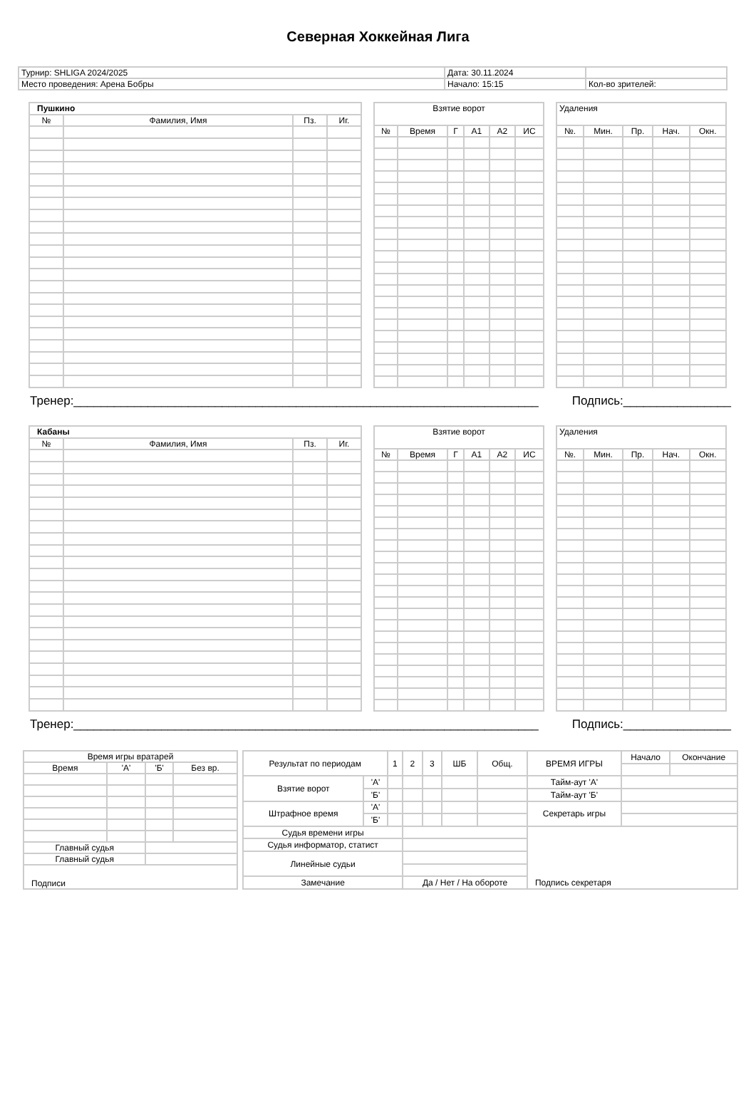Северная Хоккейная Лига
| Турнир: SHLIGA 2024/2025 | Дата: 30.11.2024 | |
| Место проведения: Арена Бобры | Начало: 15:15 | Кол-во зрителей: |
| Пушкино | | | |
| --- | --- | --- | --- |
| № | Фамилия, Имя | Пз. | Иг. |
| Взятие ворот | | | | | |
| --- | --- | --- | --- | --- | --- |
| № | Время | Г | А1 | А2 | ИС |
| Удаления | | | | |
| --- | --- | --- | --- | --- |
| №. | Мин. | Пр. | Нач. | Окн. |
Тренер:_____________________________________________________________________ Подпись:________________
| Кабаны | | | |
| --- | --- | --- | --- |
| № | Фамилия, Имя | Пз. | Иг. |
| Взятие ворот | | | | | |
| --- | --- | --- | --- | --- | --- |
| № | Время | Г | А1 | А2 | ИС |
| Удаления | | | | |
| --- | --- | --- | --- | --- |
| №. | Мин. | Пр. | Нач. | Окн. |
Тренер:_____________________________________________________________________ Подпись:________________
| Время игры вратарей | | | |
| Время | 'А' | 'Б' | Без вр. |
| Главный судья | | | |
| Главный судья | | | |
| Подписи | | | |
| Результат по периодам | | 1 | 2 | 3 | ШБ | Общ. | ВРЕМЯ ИГРЫ | Начало | Окончание |
| Взятие ворот | 'А' | | | | | | Тайм-аут 'А' | | |
| | 'Б' | | | | | | Тайм-аут 'Б' | | |
| Штрафное время | 'А' | | | | | | Секретарь игры | | |
| | 'Б' | | | | | | | | |
| Судья времени игры | | | | | | | | | |
| Судья информатор, статист | | | | | | | | | |
| Линейные судьи | | | | | | | | | |
| Замечание | | | Да / Нет / На обороте | | | | Подпись секретаря | | |